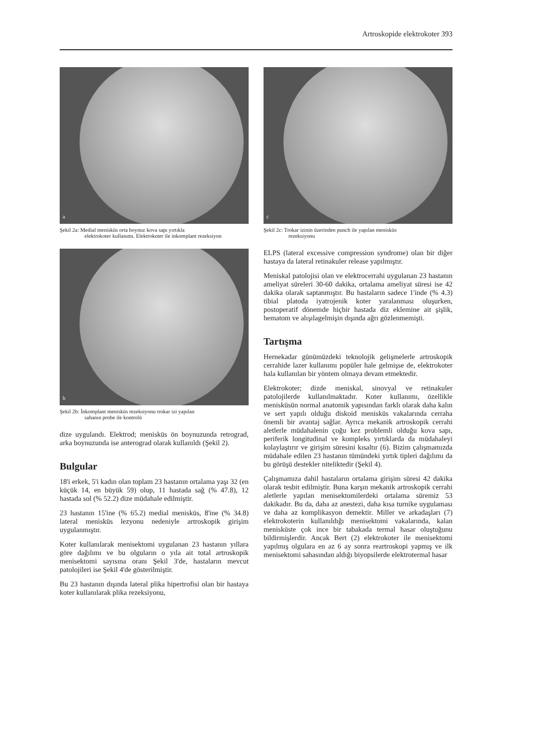Artroskopide elektrokoter 393
a
Şekil 2a: Medial menisküs orta boynuz kova sapı yırtıkla
elektrokoter kullanımı. Elektrokoter ile inkomplant rezeksiyon
b
Şekil 2b: İnkomplant menisküs rezeksiyonu trokar izi yapılan
sahanın probe ile kontrolü
dize uygulandı. Elektrod; menisküs ön boynuzunda retrograd, arka boynuzunda ise anterograd olarak kullanıldı (Şekil 2).
Bulgular
18'i erkek, 5'i kadın olan toplam 23 hastanın ortalama yaşı 32 (en küçük 14, en büyük 59) olup, 11 hastada sağ (% 47.8), 12 hastada sol (% 52.2) dize müdahale edilmiştir.
23 hastanın 15'ine (% 65.2) medial menisküs, 8'ine (% 34.8) lateral menisküs lezyonu nedeniyle artroskopik girişim uygulanmıştır.
Koter kullanılarak menisektomi uygulanan 23 hastanın yıllara göre dağılımı ve bu olguların o yıla ait total artroskopik menisektomi sayısına oranı Şekil 3'de, hastaların mevcut patolojileri ise Şekil 4'de gösterilmiştir.
Bu 23 hastanın dışında lateral plika hipertrofisi olan bir hastaya koter kullanılarak plika rezeksiyonu,
c
Şekil 2c: Trokar izinin üzerinden punch ile yapılan menisküs
rezeksiyonu
ELPS (lateral excessive compression syndrome) olan bir diğer hastaya da lateral retinakuler release yapılmıştır.
Meniskal patolojisi olan ve elektrocerrahi uygulanan 23 hastanın ameliyat süreleri 30-60 dakika, ortalama ameliyat süresi ise 42 dakika olarak saptanmıştır. Bu hastaların sadece 1'inde (% 4.3) tibial platoda iyatrojenik koter yaralanması oluşurken, postoperatif dönemde hiçbir hastada diz eklemine ait şişlik, hematom ve alışılagelmişin dışında ağrı gözlenmemişti.
Tartışma
Hernekadar günümüzdeki teknolojik gelişmelerle artroskopik cerrahide lazer kullanımı popüler hale gelmişse de, elektrokoter hala kullanılan bir yöntem olmaya devam etmektedir.
Elektrokoter; dizde meniskal, sinovyal ve retinakuler patolojilerde kullanılmaktadır. Koter kullanımı, özellikle menisküsün normal anatomik yapısından farklı olarak daha kalın ve sert yapılı olduğu diskoid menisküs vakalarında cerraha önemli bir avantaj sağlar. Ayrıca mekanik artroskopik cerrahi aletlerle müdahalenin çoğu kez problemli olduğu kova sapı, periferik longitudinal ve kompleks yırtıklarda da müdahaleyi kolaylaştırır ve girişim süresini kısaltır (6). Bizim çalışmamızda müdahale edilen 23 hastanın tümündeki yırtık tipleri dağılımı da bu görüşü destekler niteliktedir (Şekil 4).
Çalışmamıza dahil hastaların ortalama girişim süresi 42 dakika olarak tesbit edilmiştir. Buna karşın mekanik artroskopik cerrahi aletlerle yapılan menisektomilerdeki ortalama süremiz 53 dakikadır. Bu da, daha az anestezi, daha kısa turnike uygulaması ve daha az komplikasyon demektir. Miller ve arkadaşları (7) elektrokoterin kullanıldığı menisektomi vakalarında, kalan menisküste çok ince bir tabakada termal hasar oluştuğunu bildirmişlerdir. Ancak Bert (2) elektrokoter ile menisektomi yapılmış olgulara en az 6 ay sonra reartroskopi yapmış ve ilk menisektomi sahasından aldığı biyopsilerde elektrotermal hasar